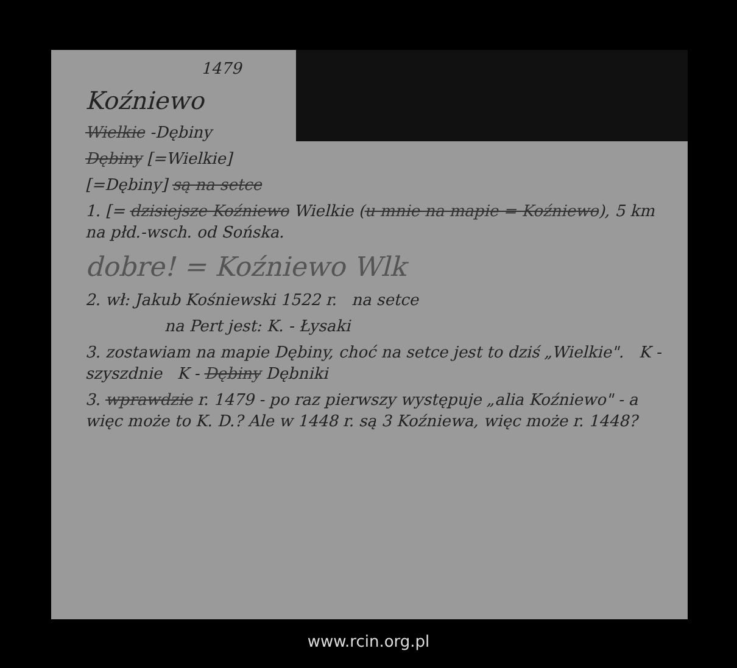1479
Koźniewo
Wielkie -Dębiny
Dębiny [=Wielkie]
[=Dębiny] są na setce
1. [= dzisiejsze Koźniewo Wielkie (u mnie na mapie = Koźniewo), 5 km na płd.-wsch. od Sońska.
dobre! = Koźniewo Wlk
2. wł: Jakub Kośniewski 1522 r. na setce
na Pert jest: K. - Łysaki
3. zostawiam na mapie Dębiny, choć na setce jest to dziś „Wielkie". K - szyszdnie K - Dębiny Dębniki
3. wprawdzie r. 1479 - po raz pierwszy występuje „alia Koźniewo" - a więc może to K. D.? Ale w 1448 r. są 3 Koźniewa, więc może r. 1448?
www.rcin.org.pl